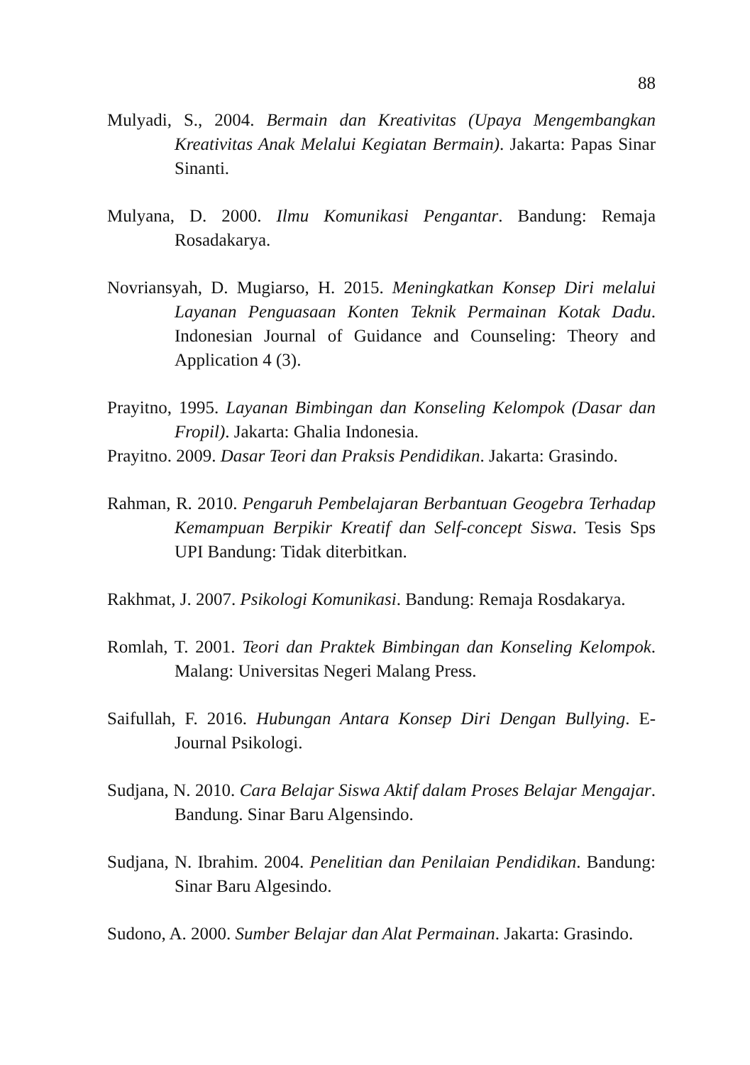88
Mulyadi, S., 2004. Bermain dan Kreativitas (Upaya Mengembangkan Kreativitas Anak Melalui Kegiatan Bermain). Jakarta: Papas Sinar Sinanti.
Mulyana, D. 2000. Ilmu Komunikasi Pengantar. Bandung: Remaja Rosadakarya.
Novriansyah, D. Mugiarso, H. 2015. Meningkatkan Konsep Diri melalui Layanan Penguasaan Konten Teknik Permainan Kotak Dadu. Indonesian Journal of Guidance and Counseling: Theory and Application 4 (3).
Prayitno, 1995. Layanan Bimbingan dan Konseling Kelompok (Dasar dan Fropil). Jakarta: Ghalia Indonesia.
Prayitno. 2009. Dasar Teori dan Praksis Pendidikan. Jakarta: Grasindo.
Rahman, R. 2010. Pengaruh Pembelajaran Berbantuan Geogebra Terhadap Kemampuan Berpikir Kreatif dan Self-concept Siswa. Tesis Sps UPI Bandung: Tidak diterbitkan.
Rakhmat, J. 2007. Psikologi Komunikasi. Bandung: Remaja Rosdakarya.
Romlah, T. 2001. Teori dan Praktek Bimbingan dan Konseling Kelompok. Malang: Universitas Negeri Malang Press.
Saifullah, F. 2016. Hubungan Antara Konsep Diri Dengan Bullying. E-Journal Psikologi.
Sudjana, N. 2010. Cara Belajar Siswa Aktif dalam Proses Belajar Mengajar. Bandung. Sinar Baru Algensindo.
Sudjana, N. Ibrahim. 2004. Penelitian dan Penilaian Pendidikan. Bandung: Sinar Baru Algesindo.
Sudono, A. 2000. Sumber Belajar dan Alat Permainan. Jakarta: Grasindo.